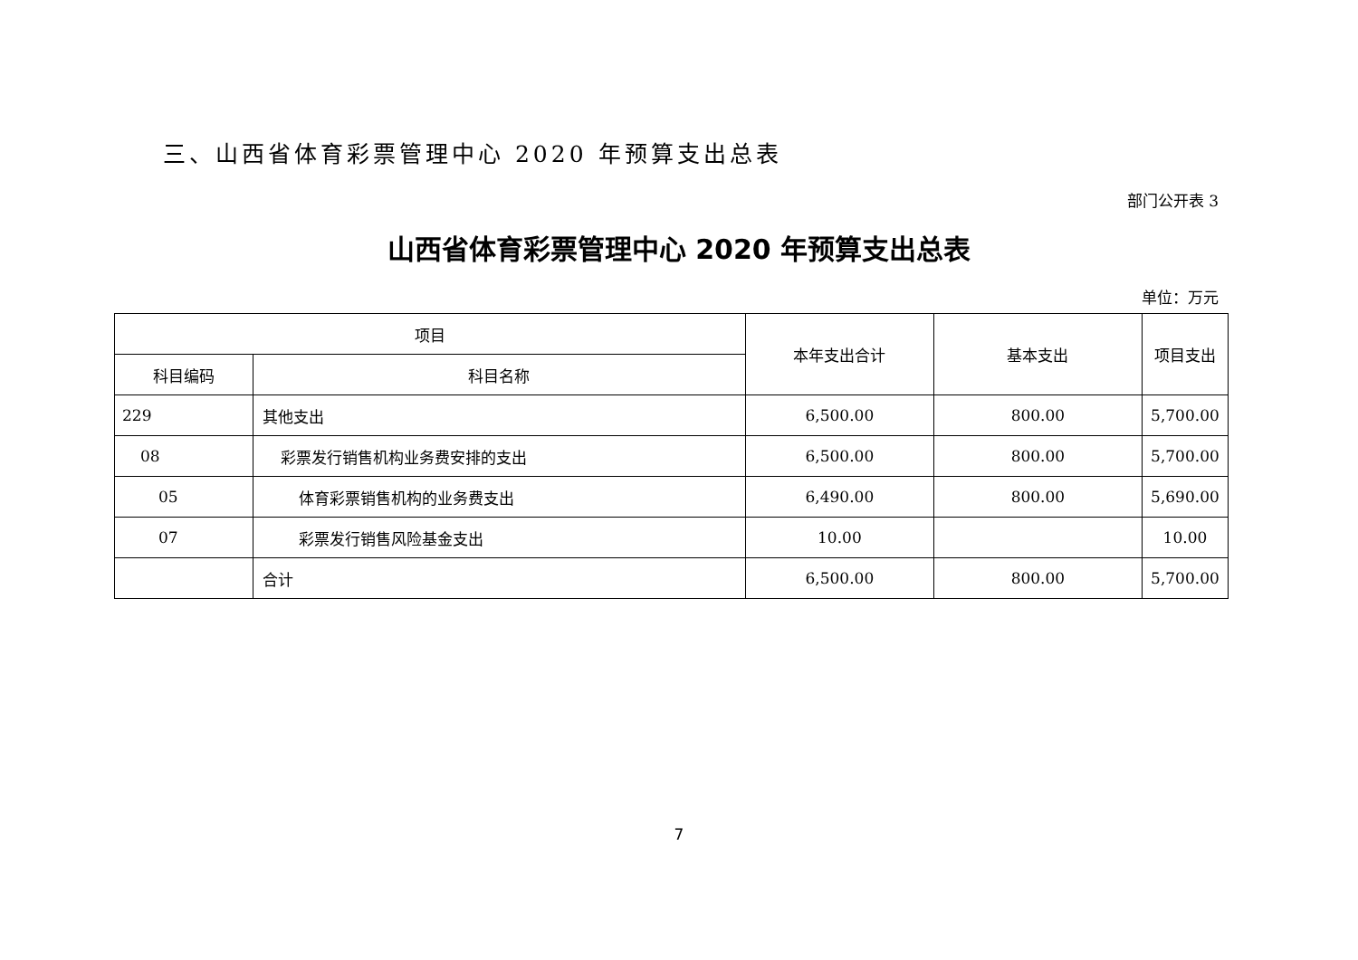三、山西省体育彩票管理中心 2020 年预算支出总表
部门公开表 3
山西省体育彩票管理中心 2020 年预算支出总表
单位：万元
| 项目 | | 本年支出合计 | 基本支出 | 项目支出 |
| --- | --- | --- | --- | --- |
| 科目编码 | 科目名称 | | | |
| 229 | 其他支出 | 6,500.00 | 800.00 | 5,700.00 |
| 08 | 彩票发行销售机构业务费安排的支出 | 6,500.00 | 800.00 | 5,700.00 |
| 05 | 体育彩票销售机构的业务费支出 | 6,490.00 | 800.00 | 5,690.00 |
| 07 | 彩票发行销售风险基金支出 | 10.00 | | 10.00 |
| | 合计 | 6,500.00 | 800.00 | 5,700.00 |
7